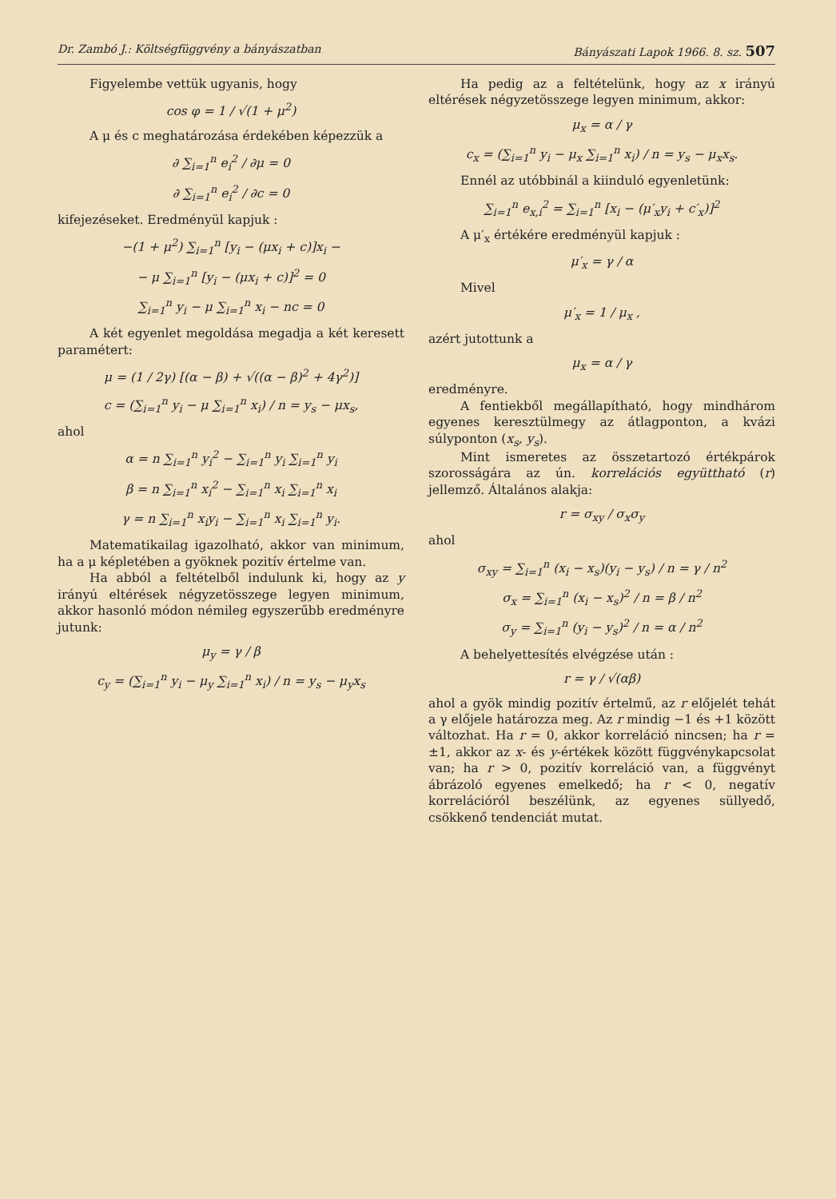Dr. Zambó J.: Költségfüggvény a bányászatban Bányászati Lapok 1966. 8. sz. 507
Figyelembe vettük ugyanis, hogy
cos φ = 1 / √(1 + μ<sup>2</sup>)
A μ és c meghatározása érdekében képezzük a
∂ ∑<sub>i=1</sub><sup>n</sup> e<sub>i</sub><sup>2</sup> / ∂μ = 0
∂ ∑<sub>i=1</sub><sup>n</sup> e<sub>i</sub><sup>2</sup> / ∂c = 0
kifejezéseket. Eredményül kapjuk :
−(1 + μ<sup>2</sup>) ∑<sub>i=1</sub><sup>n</sup> [y<sub>i</sub> − (μx<sub>i</sub> + c)]x<sub>i</sub> −
− μ ∑<sub>i=1</sub><sup>n</sup> [y<sub>i</sub> − (μx<sub>i</sub> + c)]<sup>2</sup> = 0
∑<sub>i=1</sub><sup>n</sup> y<sub>i</sub> − μ ∑<sub>i=1</sub><sup>n</sup> x<sub>i</sub> − nc = 0
A két egyenlet megoldása megadja a két keresett paramétert:
μ = (1 / 2γ) [(α − β) + √((α − β)<sup>2</sup> + 4γ<sup>2</sup>)]
c = (∑<sub>i=1</sub><sup>n</sup> y<sub>i</sub> − μ ∑<sub>i=1</sub><sup>n</sup> x<sub>i</sub>) / n = y<sub>s</sub> − μx<sub>s</sub>,
ahol
α = n ∑<sub>i=1</sub><sup>n</sup> y<sub>i</sub><sup>2</sup> − ∑<sub>i=1</sub><sup>n</sup> y<sub>i</sub> ∑<sub>i=1</sub><sup>n</sup> y<sub>i</sub>
β = n ∑<sub>i=1</sub><sup>n</sup> x<sub>i</sub><sup>2</sup> − ∑<sub>i=1</sub><sup>n</sup> x<sub>i</sub> ∑<sub>i=1</sub><sup>n</sup> x<sub>i</sub>
γ = n ∑<sub>i=1</sub><sup>n</sup> x<sub>i</sub>y<sub>i</sub> − ∑<sub>i=1</sub><sup>n</sup> x<sub>i</sub> ∑<sub>i=1</sub><sup>n</sup> y<sub>i</sub>.
Matematikailag igazolható, akkor van minimum, ha a μ képletében a gyöknek pozitív értelme van.
Ha abból a feltételből indulunk ki, hogy az y irányú eltérések négyzetösszege legyen minimum, akkor hasonló módon némileg egyszerűbb eredményre jutunk:
μ<sub>y</sub> = γ / β
c<sub>y</sub> = (∑<sub>i=1</sub><sup>n</sup> y<sub>i</sub> − μ<sub>y</sub> ∑<sub>i=1</sub><sup>n</sup> x<sub>i</sub>) / n = y<sub>s</sub> − μ<sub>y</sub>x<sub>s</sub>
Ha pedig az a feltételünk, hogy az x irányú eltérések négyzetösszege legyen minimum, akkor:
μ<sub>x</sub> = α / γ
c<sub>x</sub> = (∑<sub>i=1</sub><sup>n</sup> y<sub>i</sub> − μ<sub>x</sub> ∑<sub>i=1</sub><sup>n</sup> x<sub>i</sub>) / n = y<sub>s</sub> − μ<sub>x</sub>x<sub>s</sub>.
Ennél az utóbbinál a kiinduló egyenletünk:
∑<sub>i=1</sub><sup>n</sup> e<sub>x,i</sub><sup>2</sup> = ∑<sub>i=1</sub><sup>n</sup> [x<sub>i</sub> − (μ′<sub>x</sub>y<sub>i</sub> + c′<sub>x</sub>)]<sup>2</sup>
A μ′<sub>x</sub> értékére eredményül kapjuk :
μ′<sub>x</sub> = γ / α
Mivel
μ′<sub>x</sub> = 1 / μ<sub>x</sub> ,
azért jutottunk a
μ<sub>x</sub> = α / γ
eredményre.
A fentiekből megállapítható, hogy mindhárom egyenes keresztülmegy az átlagponton, a kvázi súlyponton (x<sub>s</sub>, y<sub>s</sub>).
Mint ismeretes az összetartozó értékpárok szorosságára az ún. korrelációs együttható (r) jellemző. Általános alakja:
r = σ<sub>xy</sub> / σ<sub>x</sub>σ<sub>y</sub>
ahol
σ<sub>xy</sub> = ∑<sub>i=1</sub><sup>n</sup> (x<sub>i</sub> − x<sub>s</sub>)(y<sub>i</sub> − y<sub>s</sub>) / n = γ / n<sup>2</sup>
σ<sub>x</sub> = ∑<sub>i=1</sub><sup>n</sup> (x<sub>i</sub> − x<sub>s</sub>)<sup>2</sup> / n = β / n<sup>2</sup>
σ<sub>y</sub> = ∑<sub>i=1</sub><sup>n</sup> (y<sub>i</sub> − y<sub>s</sub>)<sup>2</sup> / n = α / n<sup>2</sup>
A behelyettesítés elvégzése után :
r = γ / √(αβ)
ahol a gyök mindig pozitív értelmű, az r előjelét tehát a γ előjele határozza meg. Az r mindig −1 és +1 között változhat. Ha r = 0, akkor korreláció nincsen; ha r = ±1, akkor az x- és y-értékek között függvénykapcsolat van; ha r > 0, pozitív korreláció van, a függvényt ábrázoló egyenes emelkedő; ha r < 0, negatív korrelációról beszélünk, az egyenes süllyedő, csökkenő tendenciát mutat.